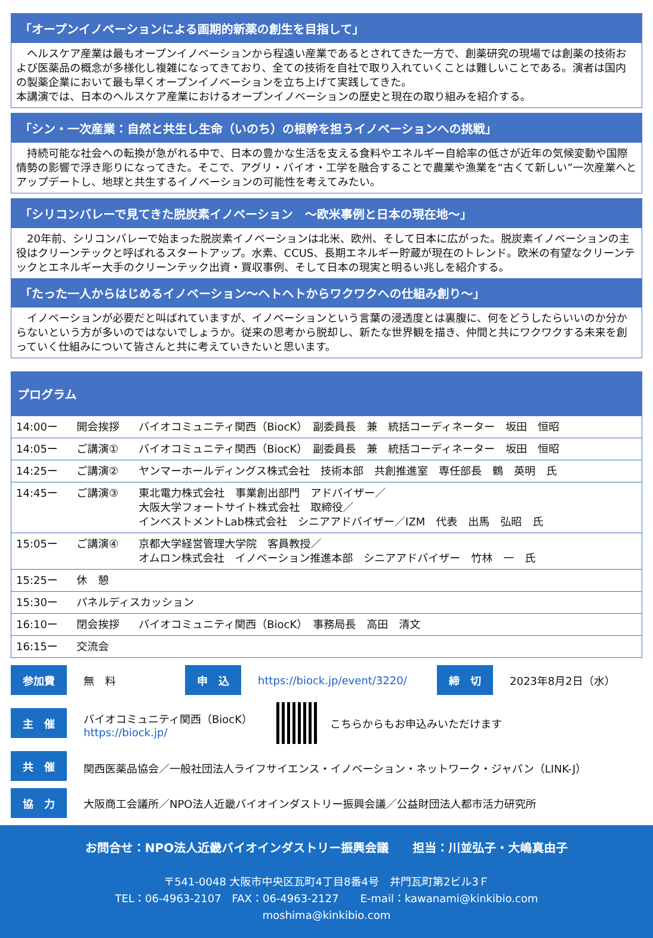「オープンイノベーションによる画期的新薬の創生を目指して」
　ヘルスケア産業は最もオープンイノベーションから程遠い産業であるとされてきた一方で、創薬研究の現場では創薬の技術および医薬品の概念が多様化し複雑になってきており、全ての技術を自社で取り入れていくことは難しいことである。演者は国内の製薬企業において最も早くオープンイノベーションを立ち上げて実践してきた。
本講演では、日本のヘルスケア産業におけるオープンイノベーションの歴史と現在の取り組みを紹介する。
「シン・一次産業：自然と共生し生命（いのち）の根幹を担うイノベーションへの挑戦」
　持続可能な社会への転換が急がれる中で、日本の豊かな生活を支える食料やエネルギー自給率の低さが近年の気候変動や国際情勢の影響で浮き彫りになってきた。そこで、アグリ・バイオ・工学を融合することで農業や漁業を“古くて新しい”一次産業へとアップデートし、地球と共生するイノベーションの可能性を考えてみたい。
「シリコンバレーで見てきた脱炭素イノベーション　～欧米事例と日本の現在地～」
　20年前、シリコンバレーで始まった脱炭素イノベーションは北米、欧州、そして日本に広がった。脱炭素イノベーションの主役はクリーンテックと呼ばれるスタートアップ。水素、CCUS、長期エネルギー貯蔵が現在のトレンド。欧米の有望なクリーンテックとエネルギー大手のクリーンテック出資・買収事例、そして日本の現実と明るい兆しを紹介する。
「たった一人からはじめるイノベーション～ヘトヘトからワクワクへの仕組み創り～」
　イノベーションが必要だと叫ばれていますが、イノベーションという言葉の浸透度とは裏腹に、何をどうしたらいいのか分からないという方が多いのではないでしょうか。従来の思考から脱却し、新たな世界観を描き、仲間と共にワクワクする未来を創っていく仕組みについて皆さんと共に考えていきたいと思います。
プログラム
| 14:00ー | 開会挨拶 | バイオコミュニティ関西（BiocK） 副委員長 兼 統括コーディネーター 坂田 恒昭 |
| 14:05ー | ご講演① | バイオコミュニティ関西（BiocK） 副委員長 兼 統括コーディネーター 坂田 恒昭 |
| 14:25ー | ご講演② | ヤンマーホールディングス株式会社 技術本部 共創推進室 専任部長 鶴 英明 氏 |
| 14:45ー | ご講演③ | 東北電力株式会社 事業創出部門 アドバイザー／ 大阪大学フォートサイト株式会社 取締役／ インベストメントLab株式会社 シニアアドバイザー／IZM 代表 出馬 弘昭 氏 |
| 15:05ー | ご講演④ | 京都大学経営管理大学院 客員教授／ オムロン株式会社 イノベーション推進本部 シニアアドバイザー 竹林 一 氏 |
| 15:25ー | 休 憩 | |
| 15:30ー | パネルディスカッション | |
| 16:10ー | 閉会挨拶 | バイオコミュニティ関西（BiocK） 事務局長 高田 清文 |
| 16:15ー | 交流会 | |
参加費 無　料 申　込 https://biock.jp/event/3220/ 締　切 2023年8月2日（水）
主　催 バイオコミュニティ関西（BiocK）
https://biock.jp/ こちらからもお申込みいただけます
共　催 関西医薬品協会／一般社団法人ライフサイエンス・イノベーション・ネットワーク・ジャパン（LINK-J）
協　力 大阪商工会議所／NPO法人近畿バイオインダストリー振興会議／公益財団法人都市活力研究所
お問合せ：NPO法人近畿バイオインダストリー振興会議　　担当：川並弘子・大嶋真由子
〒541-0048 大阪市中央区瓦町4丁目8番4号　井門瓦町第2ビル3Ｆ
TEL：06-4963-2107　FAX：06-4963-2127　　E-mail：kawanami@kinkibio.com
moshima@kinkibio.com